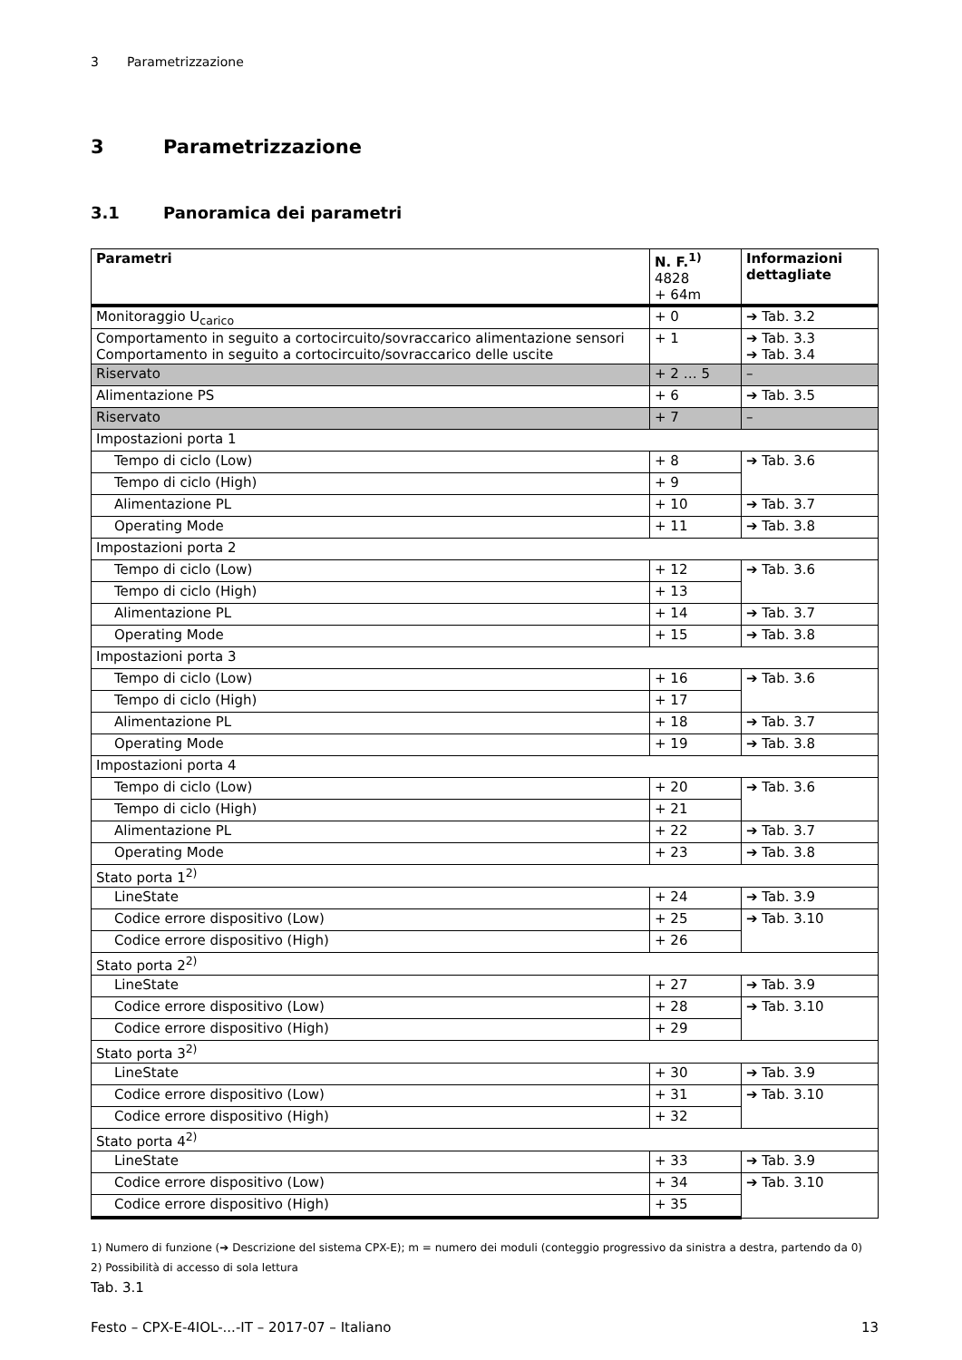3 Parametrizzazione
3 Parametrizzazione
3.1 Panoramica dei parametri
| Parametri | N. F.<sup>1)</sup> 4828 + 64m | Informazioni dettagliate |
| --- | --- | --- |
| Monitoraggio U<sub>carico</sub> | + 0 | ➔ Tab. 3.2 |
| Comportamento in seguito a cortocircuito/sovraccarico alimentazione sensori Comportamento in seguito a cortocircuito/sovraccarico delle uscite | + 1 | ➔ Tab. 3.3 ➔ Tab. 3.4 |
| Riservato | + 2 … 5 | – |
| Alimentazione PS | + 6 | ➔ Tab. 3.5 |
| Riservato | + 7 | – |
| Impostazioni porta 1 | | |
| Tempo di ciclo (Low) | + 8 | ➔ Tab. 3.6 |
| Tempo di ciclo (High) | + 9 | |
| Alimentazione PL | + 10 | ➔ Tab. 3.7 |
| Operating Mode | + 11 | ➔ Tab. 3.8 |
| Impostazioni porta 2 | | |
| Tempo di ciclo (Low) | + 12 | ➔ Tab. 3.6 |
| Tempo di ciclo (High) | + 13 | |
| Alimentazione PL | + 14 | ➔ Tab. 3.7 |
| Operating Mode | + 15 | ➔ Tab. 3.8 |
| Impostazioni porta 3 | | |
| Tempo di ciclo (Low) | + 16 | ➔ Tab. 3.6 |
| Tempo di ciclo (High) | + 17 | |
| Alimentazione PL | + 18 | ➔ Tab. 3.7 |
| Operating Mode | + 19 | ➔ Tab. 3.8 |
| Impostazioni porta 4 | | |
| Tempo di ciclo (Low) | + 20 | ➔ Tab. 3.6 |
| Tempo di ciclo (High) | + 21 | |
| Alimentazione PL | + 22 | ➔ Tab. 3.7 |
| Operating Mode | + 23 | ➔ Tab. 3.8 |
| Stato porta 1<sup>2)</sup> | | |
| LineState | + 24 | ➔ Tab. 3.9 |
| Codice errore dispositivo (Low) | + 25 | ➔ Tab. 3.10 |
| Codice errore dispositivo (High) | + 26 | |
| Stato porta 2<sup>2)</sup> | | |
| LineState | + 27 | ➔ Tab. 3.9 |
| Codice errore dispositivo (Low) | + 28 | ➔ Tab. 3.10 |
| Codice errore dispositivo (High) | + 29 | |
| Stato porta 3<sup>2)</sup> | | |
| LineState | + 30 | ➔ Tab. 3.9 |
| Codice errore dispositivo (Low) | + 31 | ➔ Tab. 3.10 |
| Codice errore dispositivo (High) | + 32 | |
| Stato porta 4<sup>2)</sup> | | |
| LineState | + 33 | ➔ Tab. 3.9 |
| Codice errore dispositivo (Low) | + 34 | ➔ Tab. 3.10 |
| Codice errore dispositivo (High) | + 35 | |
1) Numero di funzione (➔ Descrizione del sistema CPX-E); m = numero dei moduli (conteggio progressivo da sinistra a destra, partendo da 0)
2) Possibilità di accesso di sola lettura
Tab. 3.1
Festo – CPX-E-4IOL-...-IT – 2017-07 – Italiano 13